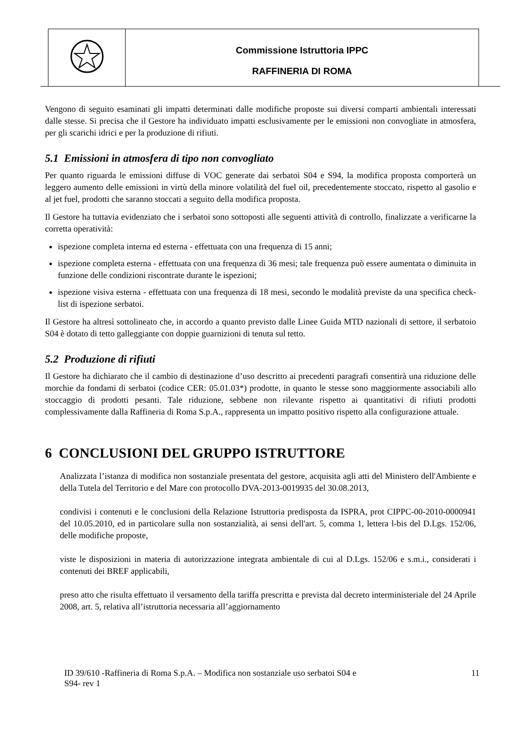Commissione Istruttoria IPPC
RAFFINERIA DI ROMA
Vengono di seguito esaminati gli impatti determinati dalle modifiche proposte sui diversi comparti ambientali interessati dalle stesse. Si precisa che il Gestore ha individuato impatti esclusivamente per le emissioni non convogliate in atmosfera, per gli scarichi idrici e per la produzione di rifiuti.
5.1 Emissioni in atmosfera di tipo non convogliato
Per quanto riguarda le emissioni diffuse di VOC generate dai serbatoi S04 e S94, la modifica proposta comporterà un leggero aumento delle emissioni in virtù della minore volatilità del fuel oil, precedentemente stoccato, rispetto al gasolio e al jet fuel, prodotti che saranno stoccati a seguito della modifica proposta.
Il Gestore ha tuttavia evidenziato che i serbatoi sono sottoposti alle seguenti attività di controllo, finalizzate a verificarne la corretta operatività:
ispezione completa interna ed esterna - effettuata con una frequenza di 15 anni;
ispezione completa esterna - effettuata con una frequenza di 36 mesi; tale frequenza può essere aumentata o diminuita in funzione delle condizioni riscontrate durante le ispezioni;
ispezione visiva esterna - effettuata con una frequenza di 18 mesi, secondo le modalità previste da una specifica check-list di ispezione serbatoi.
Il Gestore ha altresì sottolineato che, in accordo a quanto previsto dalle Linee Guida MTD nazionali di settore, il serbatoio S04 è dotato di tetto galleggiante con doppie guarnizioni di tenuta sul tetto.
5.2 Produzione di rifiuti
Il Gestore ha dichiarato che il cambio di destinazione d’uso descritto ai precedenti paragrafi consentirà una riduzione delle morchie da fondami di serbatoi (codice CER: 05.01.03*) prodotte, in quanto le stesse sono maggiormente associabili allo stoccaggio di prodotti pesanti. Tale riduzione, sebbene non rilevante rispetto ai quantitativi di rifiuti prodotti complessivamente dalla Raffineria di Roma S.p.A., rappresenta un impatto positivo rispetto alla configurazione attuale.
6 CONCLUSIONI DEL GRUPPO ISTRUTTORE
Analizzata l’istanza di modifica non sostanziale presentata del gestore, acquisita agli atti del Ministero dell'Ambiente e della Tutela del Territorio e del Mare con protocollo DVA-2013-0019935 del 30.08.2013,
condivisi i contenuti e le conclusioni della Relazione Istruttoria predisposta da ISPRA, prot CIPPC-00-2010-0000941 del 10.05.2010, ed in particolare sulla non sostanzialità, ai sensi dell'art. 5, comma 1, lettera l-bis del D.Lgs. 152/06, delle modifiche proposte,
viste le disposizioni in materia di autorizzazione integrata ambientale di cui al D.Lgs. 152/06 e s.m.i., considerati i contenuti dei BREF applicabili,
preso atto che risulta effettuato il versamento della tariffa prescritta e prevista dal decreto interministeriale del 24 Aprile 2008, art. 5, relativa all’istruttoria necessaria all’aggiornamento
ID 39/610 -Raffineria di Roma S.p.A. – Modifica non sostanziale uso serbatoi S04 e
S94- rev 1 11